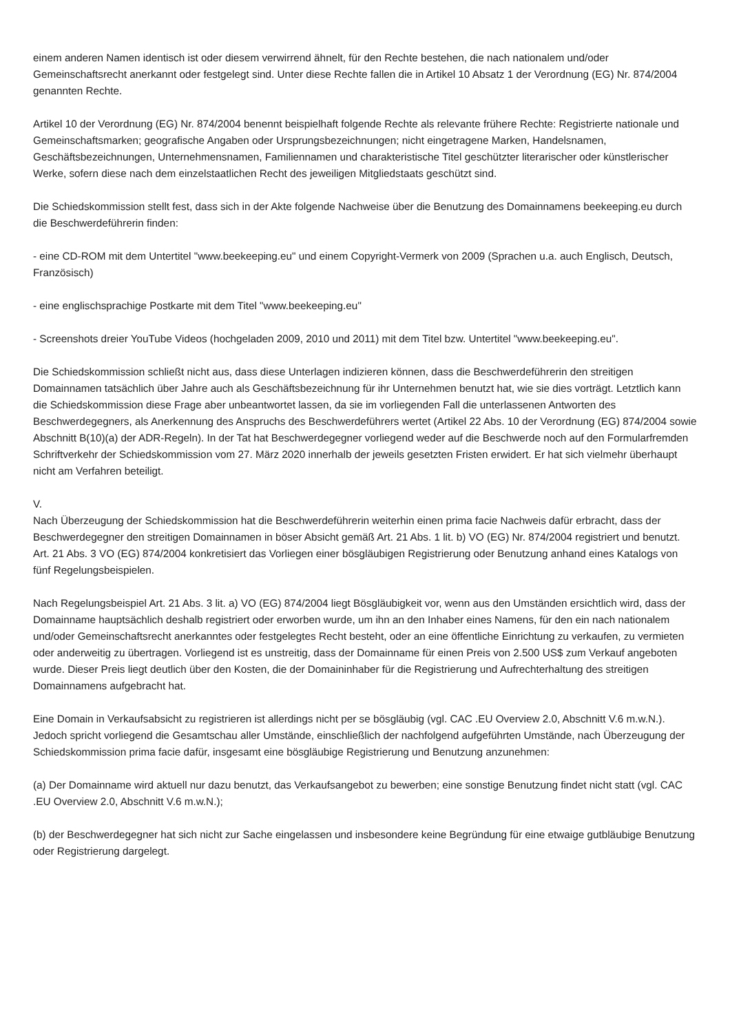einem anderen Namen identisch ist oder diesem verwirrend ähnelt, für den Rechte bestehen, die nach nationalem und/oder Gemeinschaftsrecht anerkannt oder festgelegt sind. Unter diese Rechte fallen die in Artikel 10 Absatz 1 der Verordnung (EG) Nr. 874/2004 genannten Rechte.
Artikel 10 der Verordnung (EG) Nr. 874/2004 benennt beispielhaft folgende Rechte als relevante frühere Rechte: Registrierte nationale und Gemeinschaftsmarken; geografische Angaben oder Ursprungsbezeichnungen; nicht eingetragene Marken, Handelsnamen, Geschäftsbezeichnungen, Unternehmensnamen, Familiennamen und charakteristische Titel geschützter literarischer oder künstlerischer Werke, sofern diese nach dem einzelstaatlichen Recht des jeweiligen Mitgliedstaats geschützt sind.
Die Schiedskommission stellt fest, dass sich in der Akte folgende Nachweise über die Benutzung des Domainnamens beekeeping.eu durch die Beschwerdeführerin finden:
- eine CD-ROM mit dem Untertitel "www.beekeeping.eu" und einem Copyright-Vermerk von 2009 (Sprachen u.a. auch Englisch, Deutsch, Französisch)
- eine englischsprachige Postkarte mit dem Titel "www.beekeeping.eu"
- Screenshots dreier YouTube Videos (hochgeladen 2009, 2010 und 2011) mit dem Titel bzw. Untertitel "www.beekeeping.eu".
Die Schiedskommission schließt nicht aus, dass diese Unterlagen indizieren können, dass die Beschwerdeführerin den streitigen Domainnamen tatsächlich über Jahre auch als Geschäftsbezeichnung für ihr Unternehmen benutzt hat, wie sie dies vorträgt. Letztlich kann die Schiedskommission diese Frage aber unbeantwortet lassen, da sie im vorliegenden Fall die unterlassenen Antworten des Beschwerdegegners, als Anerkennung des Anspruchs des Beschwerdeführers wertet (Artikel 22 Abs. 10 der Verordnung (EG) 874/2004 sowie Abschnitt B(10)(a) der ADR-Regeln). In der Tat hat Beschwerdegegner vorliegend weder auf die Beschwerde noch auf den Formularfremden Schriftverkehr der Schiedskommission vom 27. März 2020 innerhalb der jeweils gesetzten Fristen erwidert. Er hat sich vielmehr überhaupt nicht am Verfahren beteiligt.
V.
Nach Überzeugung der Schiedskommission hat die Beschwerdeführerin weiterhin einen prima facie Nachweis dafür erbracht, dass der Beschwerdegegner den streitigen Domainnamen in böser Absicht gemäß Art. 21 Abs. 1 lit. b) VO (EG) Nr. 874/2004 registriert und benutzt. Art. 21 Abs. 3 VO (EG) 874/2004 konkretisiert das Vorliegen einer bösgläubigen Registrierung oder Benutzung anhand eines Katalogs von fünf Regelungsbeispielen.
Nach Regelungsbeispiel Art. 21 Abs. 3 lit. a) VO (EG) 874/2004 liegt Bösgläubigkeit vor, wenn aus den Umständen ersichtlich wird, dass der Domainname hauptsächlich deshalb registriert oder erworben wurde, um ihn an den Inhaber eines Namens, für den ein nach nationalem und/oder Gemeinschaftsrecht anerkanntes oder festgelegtes Recht besteht, oder an eine öffentliche Einrichtung zu verkaufen, zu vermieten oder anderweitig zu übertragen. Vorliegend ist es unstreitig, dass der Domainname für einen Preis von 2.500 US$ zum Verkauf angeboten wurde. Dieser Preis liegt deutlich über den Kosten, die der Domaininhaber für die Registrierung und Aufrechterhaltung des streitigen Domainnamens aufgebracht hat.
Eine Domain in Verkaufsabsicht zu registrieren ist allerdings nicht per se bösgläubig (vgl. CAC .EU Overview 2.0, Abschnitt V.6 m.w.N.). Jedoch spricht vorliegend die Gesamtschau aller Umstände, einschließlich der nachfolgend aufgeführten Umstände, nach Überzeugung der Schiedskommission prima facie dafür, insgesamt eine bösgläubige Registrierung und Benutzung anzunehmen:
(a) Der Domainname wird aktuell nur dazu benutzt, das Verkaufsangebot zu bewerben; eine sonstige Benutzung findet nicht statt (vgl. CAC .EU Overview 2.0, Abschnitt V.6 m.w.N.);
(b) der Beschwerdegegner hat sich nicht zur Sache eingelassen und insbesondere keine Begründung für eine etwaige gutbläubige Benutzung oder Registrierung dargelegt.